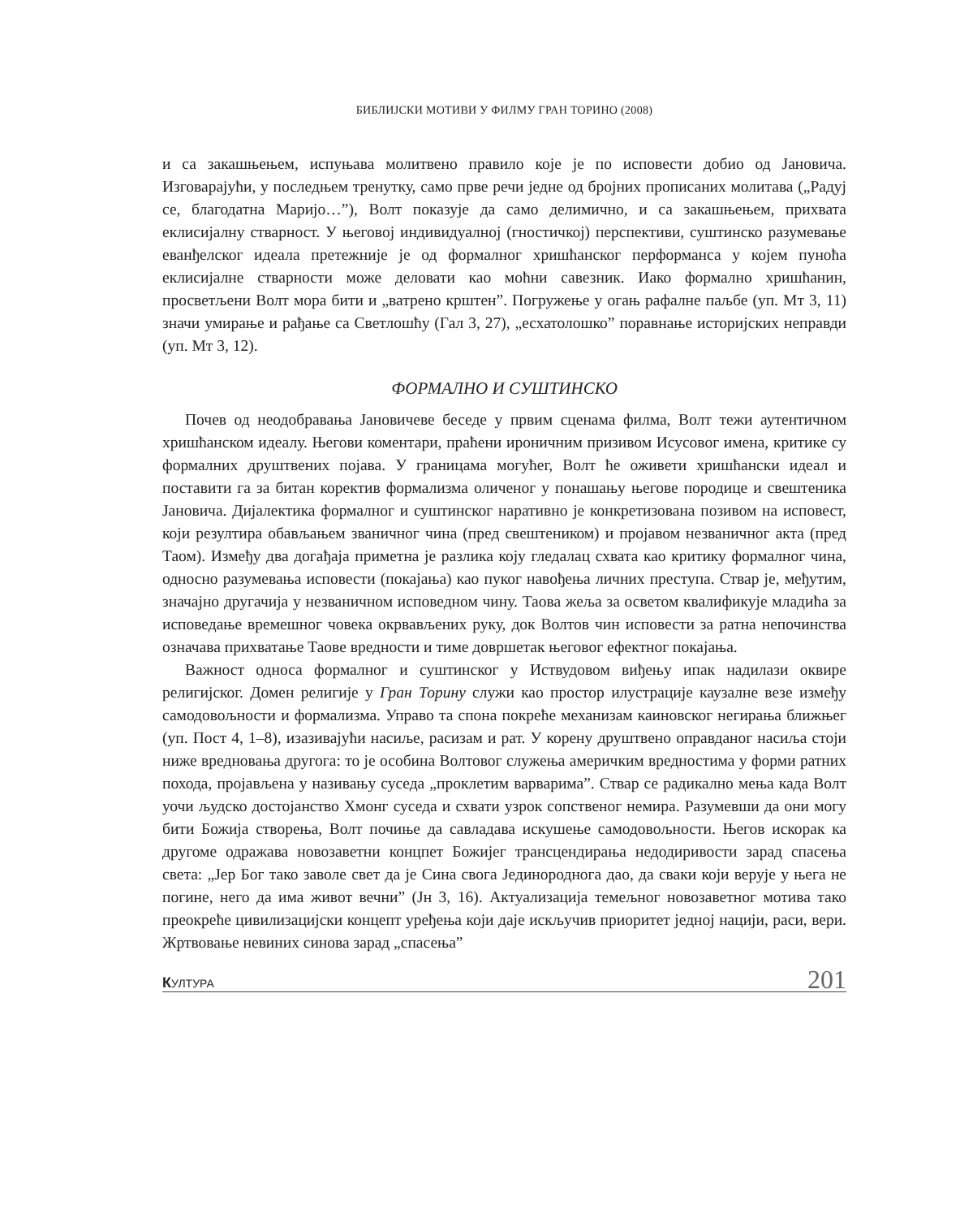БИБЛИЈСКИ МОТИВИ У ФИЛМУ ГРАН ТОРИНО (2008)
и са закашњењем, испуњава молитвено правило које је по исповести добио од Јановича. Изговарајући, у последњем тренутку, само прве речи једне од бројних прописаних молитава („Радуј се, благодатна Маријо…”), Волт показује да само делимично, и са закашњењем, прихвата еклисијалну стварност. У његовој индивидуалној (гностичкој) перспективи, суштинско разумевање еванђелског идеала претежније је од формалног хришћанског перформанса у којем пуноћа еклисијалне стварности може деловати као моћни савезник. Иако формално хришћанин, просветљени Волт мора бити и „ватрено крштен”. Погружење у огањ рафалне паљбе (уп. Мт 3, 11) значи умирање и рађање са Светлошћу (Гал 3, 27), „есхатолошко” поравнање историјских неправди (уп. Мт 3, 12).
ФОРМАЛНО И СУШТИНСКО
Почев од неодобравања Јановичеве беседе у првим сценама филма, Волт тежи аутентичном хришћанском идеалу. Његови коментари, праћени ироничним призивом Исусовог имена, критике су формалних друштвених појава. У границама могућег, Волт ће оживети хришћански идеал и поставити га за битан коректив формализма оличеног у понашању његове породице и свештеника Јановича. Дијалектика формалног и суштинског наративно је конкретизована позивом на исповест, који резултира обављањем званичног чина (пред свештеником) и пројавом незваничног акта (пред Таом). Између два догађаја приметна је разлика коју гледалац схвата као критику формалног чина, односно разумевања исповести (покајања) као пуког навођења личних преступа. Ствар је, међутим, значајно другачија у незваничном исповедном чину. Таова жеља за осветом квалификује младића за исповедање времешног човека окрвављених руку, док Волтов чин исповести за ратна непочинства означава прихватање Таове вредности и тиме довршетак његовог ефектног покајања.
Важност односа формалног и суштинског у Иствудовом виђењу ипак надилази оквире религијског. Домен религије у Гран Торину служи као простор илустрације каузалне везе између самодовољности и формализма. Управо та спона покреће механизам каиновског негирања ближњег (уп. Пост 4, 1–8), изазивајући насиље, расизам и рат. У корену друштвено оправданог насиља стоји ниже вредновања другога: то је особина Волтовог служења америчким вредностима у форми ратних похода, пројављена у називању суседа „проклетим варварима”. Ствар се радикално мења када Волт уочи људско достојанство Хмонг суседа и схвати узрок сопственог немира. Разумевши да они могу бити Божија створења, Волт почиње да савладава искушење самодовољности. Његов искорак ка другоме одражава новозаветни концпет Божијег трансцендирања недодиривости зарад спасења света: „Јер Бог тако заволе свет да је Сина свога Јединороднога дао, да сваки који верује у њега не погине, него да има живот вечни” (Јн 3, 16). Актуализација темељног новозаветног мотива тако преокреће цивилизацијски концепт уређења који даје искључив приоритет једној нацији, раси, вери. Жртвовање невиних синова зарад „спасења”
КУЛТУРА 201